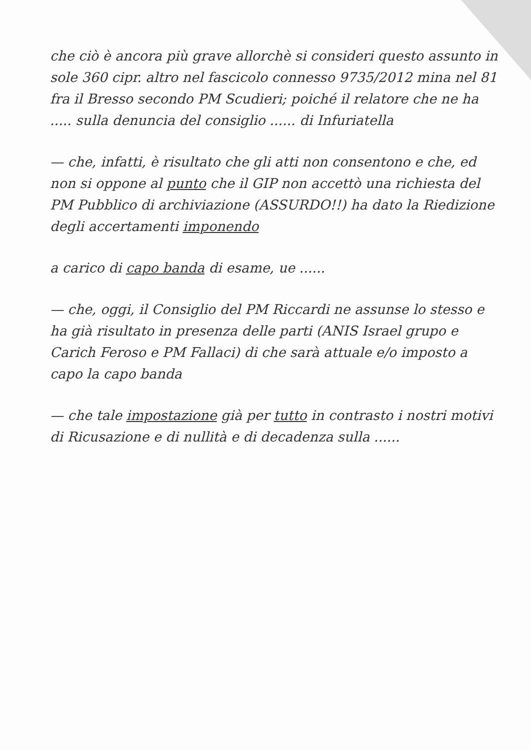che ciò è ancora più grave allorchè si consideri questo assunto in sole 360 cipr. altro nel fascicolo connesso 9735/2012 mina nel 81 fra il Bresso secondo PM Scudieri; poiché il relatore che ne ha ..... sulla denuncia del consiglio ...... di Infuriatella
— che, infatti, è risultato che gli atti non consentono e che, ed non si oppone al punto che il GIP non accettò una richiesta del PM Pubblico di archiviazione (ASSURDO!!) ha dato la Riedizione degli accertamenti imponendo
a carico di capo banda di esame, ue ......
— che, oggi, il Consiglio del PM Riccardi ne assunse lo stesso e ha già risultato in presenza delle parti (ANIS Israel grupo e Carich Feroso e PM Fallaci) di che sarà attuale e/o imposto a capo la capo banda
— che tale impostazione già per tutto in contrasto i nostri motivi di Ricusazione e di nullità e di decadenza sulla ......